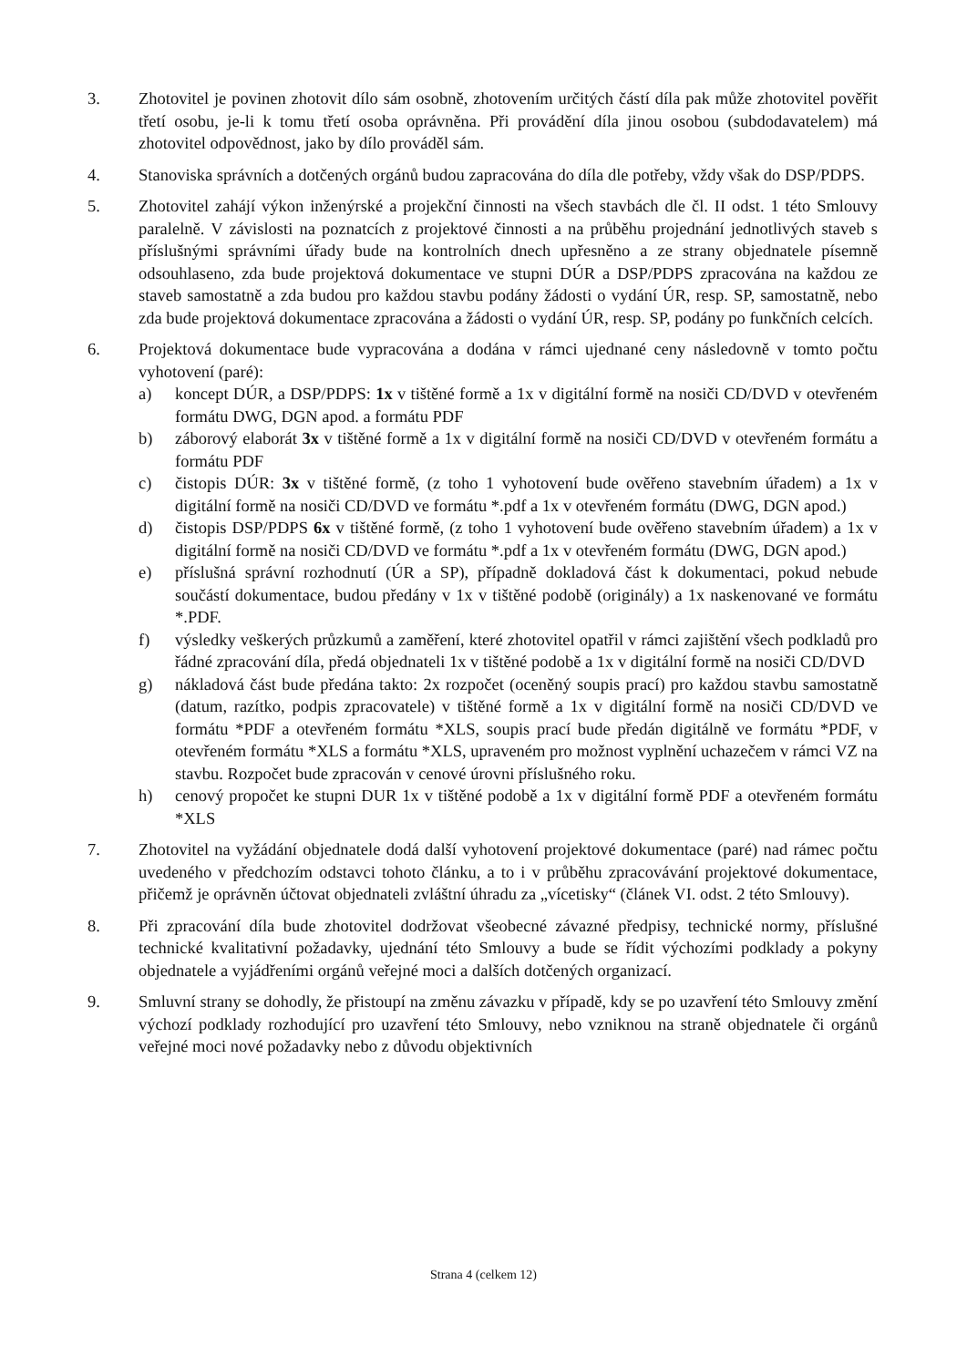3. Zhotovitel je povinen zhotovit dílo sám osobně, zhotovením určitých částí díla pak může zhotovitel pověřit třetí osobu, je-li k tomu třetí osoba oprávněna. Při provádění díla jinou osobou (subdodavatelem) má zhotovitel odpovědnost, jako by dílo prováděl sám.
4. Stanoviska správních a dotčených orgánů budou zapracována do díla dle potřeby, vždy však do DSP/PDPS.
5. Zhotovitel zahájí výkon inženýrské a projekční činnosti na všech stavbách dle čl. II odst. 1 této Smlouvy paralelně. V závislosti na poznatcích z projektové činnosti a na průběhu projednání jednotlivých staveb s příslušnými správními úřady bude na kontrolních dnech upřesněno a ze strany objednatele písemně odsouhlaseno, zda bude projektová dokumentace ve stupni DÚR a DSP/PDPS zpracována na každou ze staveb samostatně a zda budou pro každou stavbu podány žádosti o vydání ÚR, resp. SP, samostatně, nebo zda bude projektová dokumentace zpracována a žádosti o vydání ÚR, resp. SP, podány po funkčních celcích.
6. Projektová dokumentace bude vypracována a dodána v rámci ujednané ceny následovně v tomto počtu vyhotovení (paré):
a) koncept DÚR, a DSP/PDPS: 1x v tištěné formě a 1x v digitální formě na nosiči CD/DVD v otevřeném formátu DWG, DGN apod. a formátu PDF
b) záborový elaborát 3x v tištěné formě a 1x v digitální formě na nosiči CD/DVD v otevřeném formátu a formátu PDF
c) čistopis DÚR: 3x v tištěné formě, (z toho 1 vyhotovení bude ověřeno stavebním úřadem) a 1x v digitální formě na nosiči CD/DVD ve formátu *.pdf a 1x v otevřeném formátu (DWG, DGN apod.)
d) čistopis DSP/PDPS 6x v tištěné formě, (z toho 1 vyhotovení bude ověřeno stavebním úřadem) a 1x v digitální formě na nosiči CD/DVD ve formátu *.pdf a 1x v otevřeném formátu (DWG, DGN apod.)
e) příslušná správní rozhodnutí (ÚR a SP), případně dokladová část k dokumentaci, pokud nebude součástí dokumentace, budou předány v 1x v tištěné podobě (originály) a 1x naskenované ve formátu *.PDF.
f) výsledky veškerých průzkumů a zaměření, které zhotovitel opatřil v rámci zajištění všech podkladů pro řádné zpracování díla, předá objednateli 1x v tištěné podobě a 1x v digitální formě na nosiči CD/DVD
g) nákladová část bude předána takto: 2x rozpočet (oceněný soupis prací) pro každou stavbu samostatně (datum, razítko, podpis zpracovatele) v tištěné formě a 1x v digitální formě na nosiči CD/DVD ve formátu *PDF a otevřeném formátu *XLS, soupis prací bude předán digitálně ve formátu *PDF, v otevřeném formátu *XLS a formátu *XLS, upraveném pro možnost vyplnění uchazečem v rámci VZ na stavbu. Rozpočet bude zpracován v cenové úrovni příslušného roku.
h) cenový propočet ke stupni DUR 1x v tištěné podobě a 1x v digitální formě PDF a otevřeném formátu *XLS
7. Zhotovitel na vyžádání objednatele dodá další vyhotovení projektové dokumentace (paré) nad rámec počtu uvedeného v předchozím odstavci tohoto článku, a to i v průběhu zpracovávání projektové dokumentace, přičemž je oprávněn účtovat objednateli zvláštní úhradu za „vícetisky“ (článek VI. odst. 2 této Smlouvy).
8. Při zpracování díla bude zhotovitel dodržovat všeobecné závazné předpisy, technické normy, příslušné technické kvalitativní požadavky, ujednání této Smlouvy a bude se řídit výchozími podklady a pokyny objednatele a vyjádřeními orgánů veřejné moci a dalších dotčených organizací.
9. Smluvní strany se dohodly, že přistoupí na změnu závazku v případě, kdy se po uzavření této Smlouvy změní výchozí podklady rozhodující pro uzavření této Smlouvy, nebo vzniknou na straně objednatele či orgánů veřejné moci nové požadavky nebo z důvodu objektivních
Strana 4 (celkem 12)